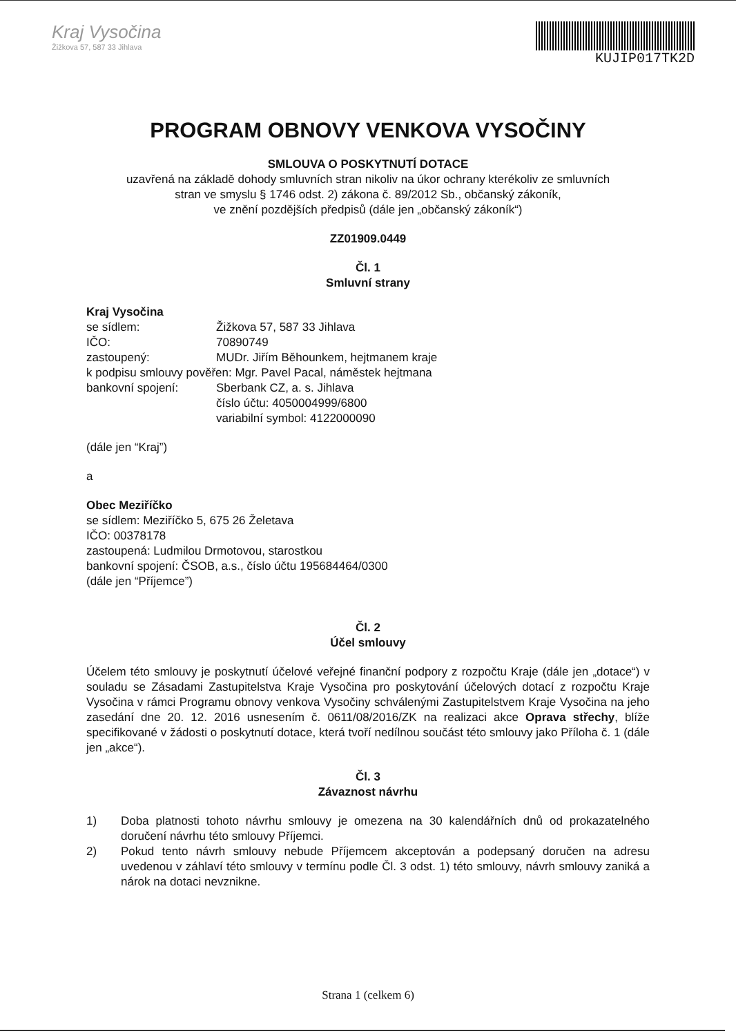Kraj Vysočina
Žižkova 57, 587 33 Jihlava
KUJIP017TK2D
PROGRAM OBNOVY VENKOVA VYSOČINY
SMLOUVA O POSKYTNUTÍ DOTACE
uzavřená na základě dohody smluvních stran nikoliv na úkor ochrany kterékoliv ze smluvních
stran ve smyslu § 1746 odst. 2) zákona č. 89/2012 Sb., občanský zákoník,
ve znění pozdějších předpisů (dále jen „občanský zákoník“)
ZZ01909.0449
Čl. 1
Smluvní strany
Kraj Vysočina
se sídlem: Žižkova 57, 587 33 Jihlava
IČO: 70890749
zastoupený: MUDr. Jiřím Běhounkem, hejtmanem kraje
k podpisu smlouvy pověřen: Mgr. Pavel Pacal, náměstek hejtmana
bankovní spojení: Sberbank CZ, a. s. Jihlava
číslo účtu: 4050004999/6800
variabilní symbol: 4122000090
(dále jen “Kraj”)
a
Obec Meziříčko
se sídlem: Meziříčko 5, 675 26 Želetava
IČO: 00378178
zastoupená: Ludmilou Drmotovou, starostkou
bankovní spojení: ČSOB, a.s., číslo účtu 195684464/0300
(dále jen “Příjemce”)
Čl. 2
Účel smlouvy
Účelem této smlouvy je poskytnutí účelové veřejné finanční podpory z rozpočtu Kraje (dále jen „dotace“) v souladu se Zásadami Zastupitelstva Kraje Vysočina pro poskytování účelových dotací z rozpočtu Kraje Vysočina v rámci Programu obnovy venkova Vysočiny schválenými Zastupitelstvem Kraje Vysočina na jeho zasedání dne 20. 12. 2016 usnesením č. 0611/08/2016/ZK na realizaci akce Oprava střechy, blíže specifikované v žádosti o poskytnutí dotace, která tvoří nedílnou součást této smlouvy jako Příloha č. 1 (dále jen „akce“).
Čl. 3
Závaznost návrhu
1) Doba platnosti tohoto návrhu smlouvy je omezena na 30 kalendářních dnů od prokazatelného doručení návrhu této smlouvy Příjemci.
2) Pokud tento návrh smlouvy nebude Příjemcem akceptován a podepsaný doručen na adresu uvedenou v záhlaví této smlouvy v termínu podle Čl. 3 odst. 1) této smlouvy, návrh smlouvy zaniká a nárok na dotaci nevznikne.
Strana 1 (celkem 6)